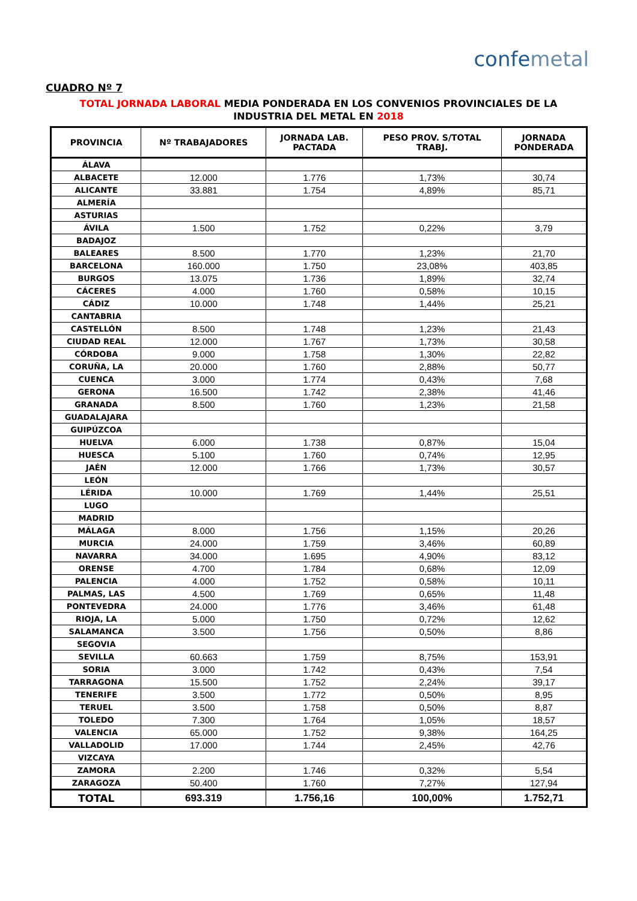confemetal
CUADRO Nº 7
TOTAL JORNADA LABORAL MEDIA PONDERADA EN LOS CONVENIOS PROVINCIALES DE LA INDUSTRIA DEL METAL EN 2018
| PROVINCIA | Nº TRABAJADORES | JORNADA LAB. PACTADA | PESO PROV. S/TOTAL TRABJ. | JORNADA PONDERADA |
| --- | --- | --- | --- | --- |
| ÁLAVA | | | | |
| ALBACETE | 12.000 | 1.776 | 1,73% | 30,74 |
| ALICANTE | 33.881 | 1.754 | 4,89% | 85,71 |
| ALMERÍA | | | | |
| ASTURIAS | | | | |
| ÁVILA | 1.500 | 1.752 | 0,22% | 3,79 |
| BADAJOZ | | | | |
| BALEARES | 8.500 | 1.770 | 1,23% | 21,70 |
| BARCELONA | 160.000 | 1.750 | 23,08% | 403,85 |
| BURGOS | 13.075 | 1.736 | 1,89% | 32,74 |
| CÁCERES | 4.000 | 1.760 | 0,58% | 10,15 |
| CÁDIZ | 10.000 | 1.748 | 1,44% | 25,21 |
| CANTABRIA | | | | |
| CASTELLÓN | 8.500 | 1.748 | 1,23% | 21,43 |
| CIUDAD REAL | 12.000 | 1.767 | 1,73% | 30,58 |
| CÓRDOBA | 9.000 | 1.758 | 1,30% | 22,82 |
| CORUÑA, LA | 20.000 | 1.760 | 2,88% | 50,77 |
| CUENCA | 3.000 | 1.774 | 0,43% | 7,68 |
| GERONA | 16.500 | 1.742 | 2,38% | 41,46 |
| GRANADA | 8.500 | 1.760 | 1,23% | 21,58 |
| GUADALAJARA | | | | |
| GUIPÚZCOA | | | | |
| HUELVA | 6.000 | 1.738 | 0,87% | 15,04 |
| HUESCA | 5.100 | 1.760 | 0,74% | 12,95 |
| JAÉN | 12.000 | 1.766 | 1,73% | 30,57 |
| LEÓN | | | | |
| LÉRIDA | 10.000 | 1.769 | 1,44% | 25,51 |
| LUGO | | | | |
| MADRID | | | | |
| MÁLAGA | 8.000 | 1.756 | 1,15% | 20,26 |
| MURCIA | 24.000 | 1.759 | 3,46% | 60,89 |
| NAVARRA | 34.000 | 1.695 | 4,90% | 83,12 |
| ORENSE | 4.700 | 1.784 | 0,68% | 12,09 |
| PALENCIA | 4.000 | 1.752 | 0,58% | 10,11 |
| PALMAS, LAS | 4.500 | 1.769 | 0,65% | 11,48 |
| PONTEVEDRA | 24.000 | 1.776 | 3,46% | 61,48 |
| RIOJA, LA | 5.000 | 1.750 | 0,72% | 12,62 |
| SALAMANCA | 3.500 | 1.756 | 0,50% | 8,86 |
| SEGOVIA | | | | |
| SEVILLA | 60.663 | 1.759 | 8,75% | 153,91 |
| SORIA | 3.000 | 1.742 | 0,43% | 7,54 |
| TARRAGONA | 15.500 | 1.752 | 2,24% | 39,17 |
| TENERIFE | 3.500 | 1.772 | 0,50% | 8,95 |
| TERUEL | 3.500 | 1.758 | 0,50% | 8,87 |
| TOLEDO | 7.300 | 1.764 | 1,05% | 18,57 |
| VALENCIA | 65.000 | 1.752 | 9,38% | 164,25 |
| VALLADOLID | 17.000 | 1.744 | 2,45% | 42,76 |
| VIZCAYA | | | | |
| ZAMORA | 2.200 | 1.746 | 0,32% | 5,54 |
| ZARAGOZA | 50.400 | 1.760 | 7,27% | 127,94 |
| TOTAL | 693.319 | 1.756,16 | 100,00% | 1.752,71 |